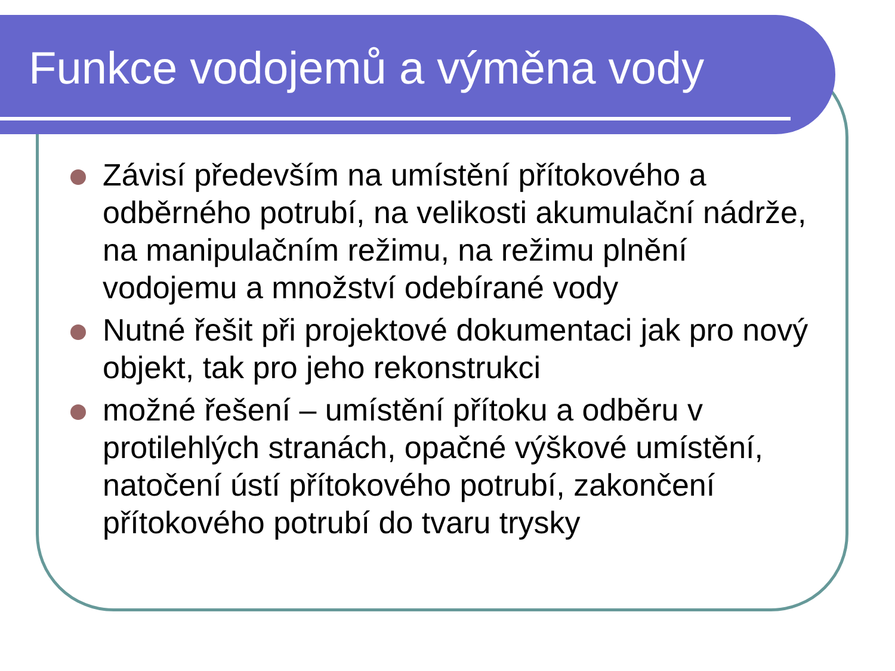Funkce vodojemů a výměna vody
Závisí především na umístění přítokového a odběrného potrubí, na velikosti akumulační nádrže, na manipulačním režimu, na režimu plnění vodojemu a množství odebírané vody
Nutné řešit při projektové dokumentaci jak pro nový objekt, tak pro jeho rekonstrukci
možné řešení – umístění přítoku a odběru v protilehlých stranách, opačné výškové umístění, natočení ústí přítokového potrubí, zakončení přítokového potrubí do tvaru trysky